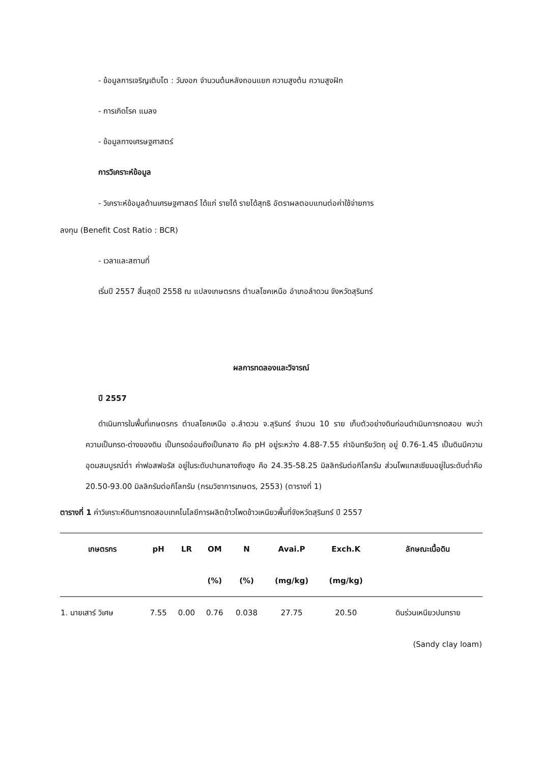- ข้อมูลการเจริญเติบโต : วันงอก จำนวนต้นหลังถอนแยก ความสูงต้น ความสูงฝัก
- การเกิดโรค แมลง
- ข้อมูลทางเศรษฐศาสตร์
การวิเคราะห์ข้อมูล
- วิเคราะห์ข้อมูลด้านเศรษฐศาสตร์ ได้แก่ รายได้ รายได้สุทธิ อัตราผลตอบแทนต่อค่าใช้จ่ายการ
ลงทุน (Benefit Cost Ratio : BCR)
- เวลาและสถานที่
เริ่มปี 2557 สิ้นสุดปี 2558 ณ แปลงเกษตรกร ตำบลโชคเหนือ อำเภอลำดวน จังหวัดสุรินทร์
ผลการทดลองและวิจารณ์
ปี 2557
ดำเนินการในพื้นที่เกษตรกร ตำบลโชคเหนือ อ.ลำดวน จ.สุรินทร์ จำนวน 10 ราย เก็บตัวอย่างดินก่อนดำเนินการทดสอบ พบว่า ความเป็นกรด-ด่างของดิน เป็นกรดอ่อนถึงเป็นกลาง คือ pH อยู่ระหว่าง 4.88-7.55 ค่าอินทรียวัตถุ อยู่ 0.76-1.45 เป็นดินมีความอุดมสมบูรณ์ต่ำ ค่าฟอสฟอรัส อยู่ในระดับปานกลางถึงสูง คือ 24.35-58.25 มิลลิกรัมต่อกิโลกรัม ส่วนโพแทสเซียมอยู่ในระดับต่ำคือ 20.50-93.00 มิลลิกรัมต่อกิโลกรัม (กรมวิชาการเกษตร, 2553) (ตารางที่ 1)
ตารางที่ 1 ค่าวิเคราะห์ดินการทดสอบเทคโนโลยีการผลิตข้าวโพดข้าวเหนียวพื้นที่จังหวัดสุรินทร์ ปี 2557
| เกษตรกร | pH | LR | OM | N | Avai.P | Exch.K | ลักษณะเนื้อดิน |
| --- | --- | --- | --- | --- | --- | --- | --- |
| | | | (%) | (%) | (mg/kg) | (mg/kg) | |
| 1. นายเสาร์ วิเศษ | 7.55 | 0.00 | 0.76 | 0.038 | 27.75 | 20.50 | ดินร่วนเหนียวปนทราย |
| | | | | | | | (Sandy clay loam) |